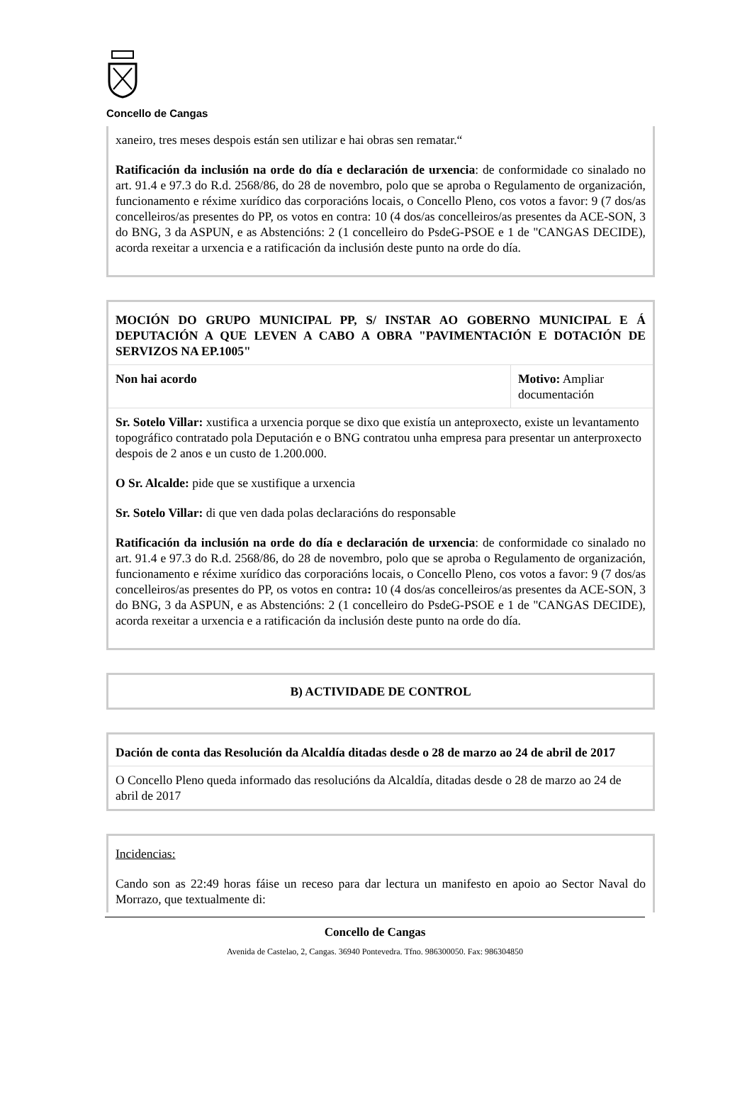Concello de Cangas
| xaneiro, tres meses despois están sen utilizar e hai obras sen rematar.“ Ratificación da inclusión na orde do día e declaración de urxencia : de conformidade co sinalado no art. 91.4 e 97.3 do R.d. 2568/86, do 28 de novembro, polo que se aproba o Regulamento de organización, funcionamento e réxime xurídico das corporacións locais, o Concello Pleno, cos votos a favor: 9 (7 dos/as concelleiros/as presentes do PP, os votos en contra: 10 (4 dos/as concelleiros/as presentes da ACE-SON, 3 do BNG, 3 da ASPUN, e as Abstencións: 2 (1 concelleiro do PsdeG-PSOE e 1 de "CANGAS DECIDE), acorda rexeitar a urxencia e a ratificación da inclusión deste punto na orde do día. |
| MOCIÓN DO GRUPO MUNICIPAL PP, S/ INSTAR AO GOBERNO MUNICIPAL E Á DEPUTACIÓN A QUE LEVEN A CABO A OBRA "PAVIMENTACIÓN E DOTACIÓN DE SERVIZOS NA EP.1005" | |
| Non hai acordo | Motivo: Ampliar documentación |
| Sr. Sotelo Villar: xustifica a urxencia porque se dixo que existía un anteproxecto, existe un levantamento topográfico contratado pola Deputación e o BNG contratou unha empresa para presentar un anterproxecto despois de 2 anos e un custo de 1.200.000. O Sr. Alcalde: pide que se xustifique a urxencia Sr. Sotelo Villar: di que ven dada polas declaracións do responsable Ratificación da inclusión na orde do día e declaración de urxencia : de conformidade co sinalado no art. 91.4 e 97.3 do R.d. 2568/86, do 28 de novembro, polo que se aproba o Regulamento de organización, funcionamento e réxime xurídico das corporacións locais, o Concello Pleno, cos votos a favor: 9 (7 dos/as concelleiros/as presentes do PP, os votos en contra : 10 (4 dos/as concelleiros/as presentes da ACE-SON, 3 do BNG, 3 da ASPUN, e as Abstencións: 2 (1 concelleiro do PsdeG-PSOE e 1 de "CANGAS DECIDE), acorda rexeitar a urxencia e a ratificación da inclusión deste punto na orde do día. | |
| B) ACTIVIDADE DE CONTROL |
| Dación de conta das Resolución da Alcaldía ditadas desde o 28 de marzo ao 24 de abril de 2017 |
| O Concello Pleno queda informado das resolucións da Alcaldía, ditadas desde o 28 de marzo ao 24 de abril de 2017 |
| Incidencias: Cando son as 22:49 horas fáise un receso para dar lectura un manifesto en apoio ao Sector Naval do Morrazo, que textualmente di: |
Concello de Cangas
Avenida de Castelao, 2, Cangas. 36940 Pontevedra. Tfno. 986300050. Fax: 986304850